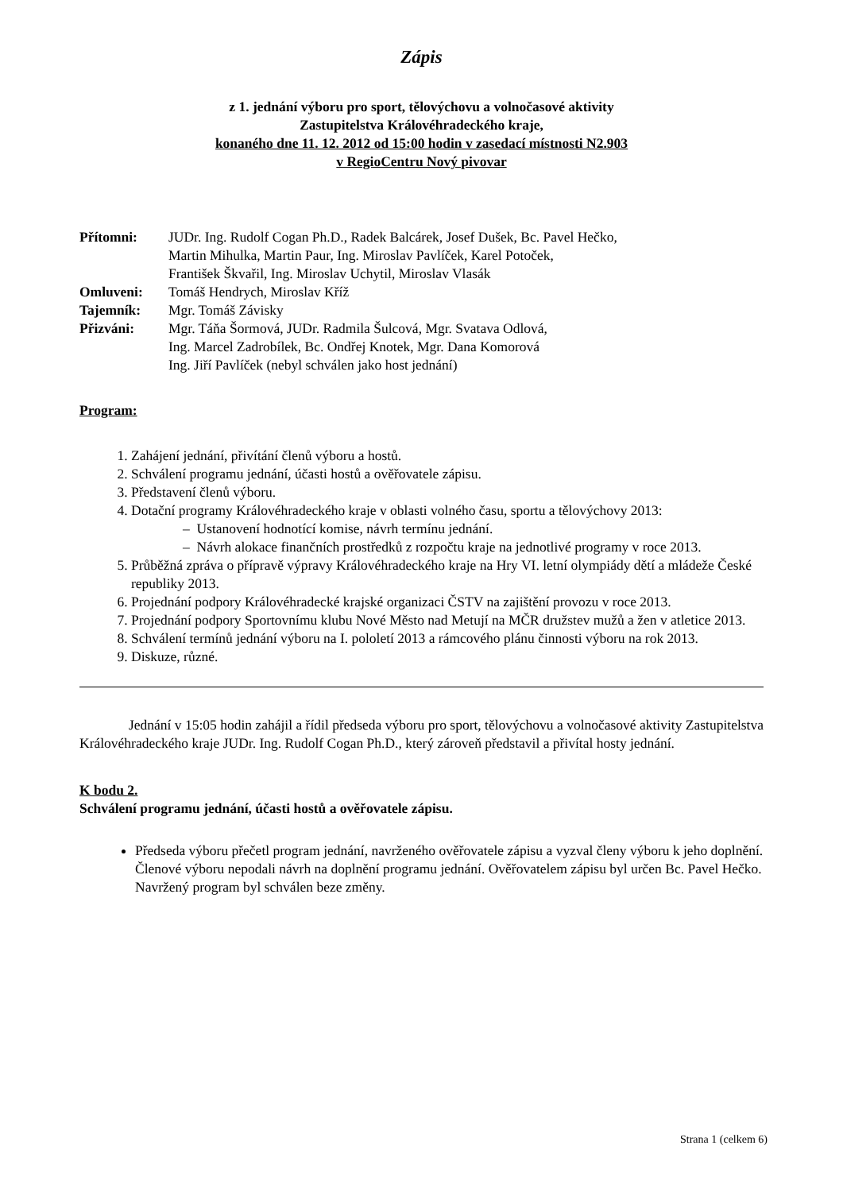Zápis
z 1. jednání výboru pro sport, tělovýchovu a volnočasové aktivity
Zastupitelstva Královéhradeckého kraje,
konaného dne 11. 12. 2012 od 15:00 hodin v zasedací místnosti N2.903
v RegioCentru Nový pivovar
| Přítomni: | JUDr. Ing. Rudolf Cogan Ph.D., Radek Balcárek, Josef Dušek, Bc. Pavel Hečko, Martin Mihulka, Martin Paur, Ing. Miroslav Pavlíček, Karel Potoček, František Škvařil, Ing. Miroslav Uchytil, Miroslav Vlasák |
| Omluveni: | Tomáš Hendrych, Miroslav Kříž |
| Tajemník: | Mgr. Tomáš Závisky |
| Přizváni: | Mgr. Táňa Šormová, JUDr. Radmila Šulcová, Mgr. Svatava Odlová, Ing. Marcel Zadrobílek, Bc. Ondřej Knotek, Mgr. Dana Komorová Ing. Jiří Pavlíček (nebyl schválen jako host jednání) |
Program:
1. Zahájení jednání, přivítání členů výboru a hostů.
2. Schválení programu jednání, účasti hostů a ověřovatele zápisu.
3. Představení členů výboru.
4. Dotační programy Královéhradeckého kraje v oblasti volného času, sportu a tělovýchovy 2013:
– Ustanovení hodnotící komise, návrh termínu jednání.
– Návrh alokace finančních prostředků z rozpočtu kraje na jednotlivé programy v roce 2013.
5. Průběžná zpráva o přípravě výpravy Královéhradeckého kraje na Hry VI. letní olympiády dětí a mládeže České republiky 2013.
6. Projednání podpory Královéhradecké krajské organizaci ČSTV na zajištění provozu v roce 2013.
7. Projednání podpory Sportovnímu klubu Nové Město nad Metují na MČR družstev mužů a žen v atletice 2013.
8. Schválení termínů jednání výboru na I. pololetí 2013 a rámcového plánu činnosti výboru na rok 2013.
9. Diskuze, různé.
Jednání v 15:05 hodin zahájil a řídil předseda výboru pro sport, tělovýchovu a volnočasové aktivity Zastupitelstva Královéhradeckého kraje JUDr. Ing. Rudolf Cogan Ph.D., který zároveň představil a přivítal hosty jednání.
K bodu 2.
Schválení programu jednání, účasti hostů a ověřovatele zápisu.
Předseda výboru přečetl program jednání, navrženého ověřovatele zápisu a vyzval členy výboru k jeho doplnění. Členové výboru nepodali návrh na doplnění programu jednání. Ověřovatelem zápisu byl určen Bc. Pavel Hečko. Navržený program byl schválen beze změny.
Strana 1 (celkem 6)